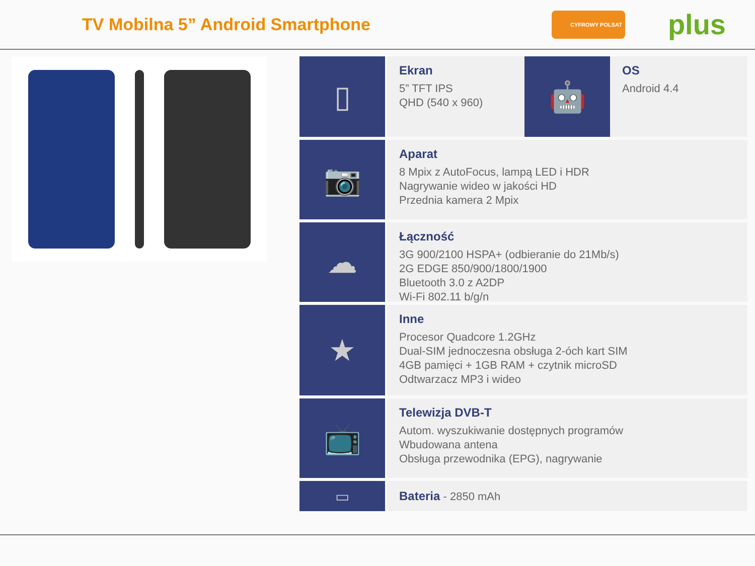TV Mobilna 5” Android Smartphone
CYFROWY POLSAT
plus
▯
Ekran
5” TFT IPS
QHD (540 x 960)
🤖
OS
Android 4.4
📷
Aparat
8 Mpix z AutoFocus, lampą LED i HDR
Nagrywanie wideo w jakości HD
Przednia kamera 2 Mpix
☁
Łączność
3G 900/2100 HSPA+ (odbieranie do 21Mb/s)
2G EDGE 850/900/1800/1900
Bluetooth 3.0 z A2DP
Wi-Fi 802.11 b/g/n
★
Inne
Procesor Quadcore 1.2GHz
Dual-SIM jednoczesna obsługa 2-óch kart SIM
4GB pamięci + 1GB RAM + czytnik microSD
Odtwarzacz MP3 i wideo
📺
Telewizja DVB-T
Autom. wyszukiwanie dostępnych programów
Wbudowana antena
Obsługa przewodnika (EPG), nagrywanie
▭
Bateria - 2850 mAh